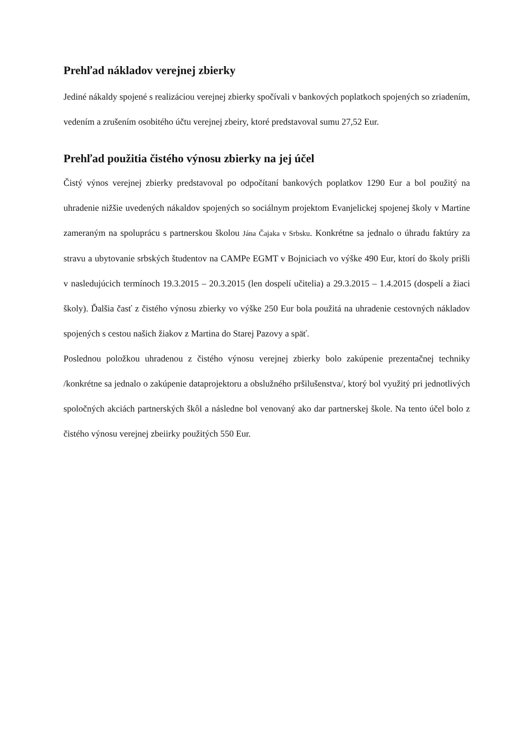Prehľad nákladov verejnej zbierky
Jediné nákaldy spojené s realizáciou verejnej zbierky spočívali v bankových poplatkoch spojených so zriadením, vedením a zrušením osobitého účtu verejnej zbeiry, ktoré predstavoval sumu 27,52 Eur.
Prehľad použitia čistého výnosu zbierky na jej účel
Čistý výnos verejnej zbierky predstavoval po odpočítaní bankových poplatkov 1290 Eur a bol použitý na uhradenie nižšie uvedených nákaldov spojených so sociálnym projektom Evanjelickej spojenej školy v Martine zameraným na spoluprácu s partnerskou školou Jána Čajaka v Srbsku. Konkrétne sa jednalo o úhradu faktúry za stravu a ubytovanie srbských študentov na CAMPe EGMT v Bojniciach vo výške 490 Eur, ktorí do školy prišli v nasledujúcich termínoch 19.3.2015 – 20.3.2015 (len dospelí učitelia) a 29.3.2015 – 1.4.2015 (dospelí a žiaci školy). Ďalšia časť z čistého výnosu zbierky vo výške 250 Eur bola použitá na uhradenie cestovných nákladov spojených s cestou našich žiakov z Martina do Starej Pazovy a späť.
Poslednou položkou uhradenou z čistého výnosu verejnej zbierky bolo zakúpenie prezentačnej techniky /konkrétne sa jednalo o zakúpenie dataprojektoru a obslužného pršilušenstva/, ktorý bol využitý pri jednotlivých spoločných akciách partnerských škôl a následne bol venovaný ako dar partnerskej škole. Na tento účel bolo z čistého výnosu verejnej zbeiirky použitých 550 Eur.